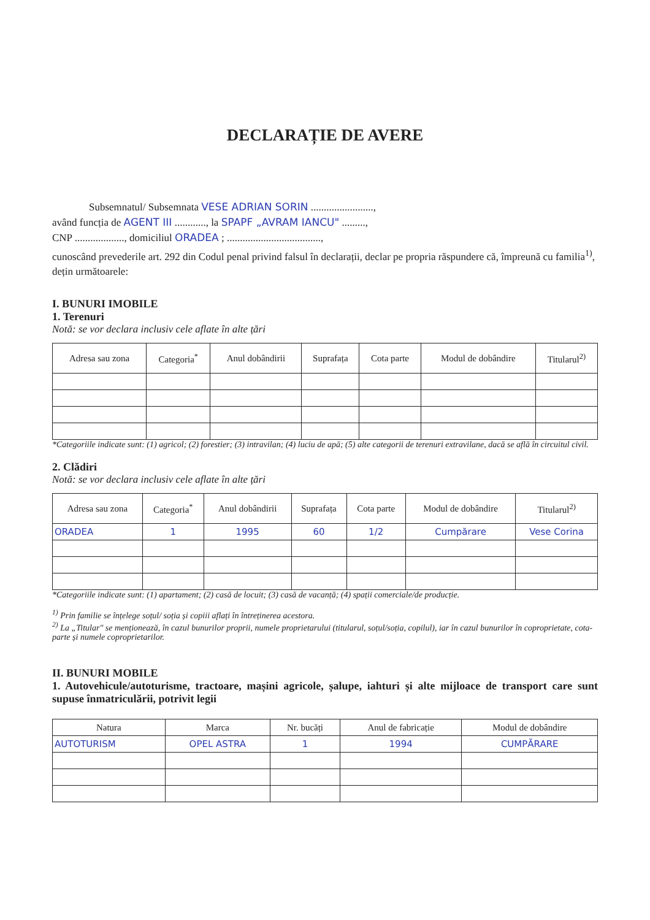DECLARAȚIE DE AVERE
Subsemnatul/ Subsemnata VESE ADRIAN SORIN ........................,
având funcția de AGENT III ............, la SPAPF „AVRAM IANCU" .........,
CNP ..................., domiciliul ORADEA ; ....................................,
cunoscând prevederile art. 292 din Codul penal privind falsul în declarații, declar pe propria răspundere că, împreună cu familia<sup>1)</sup>, dețin următoarele:
I. BUNURI IMOBILE
1. Terenuri
Notă: se vor declara inclusiv cele aflate în alte țări
| Adresa sau zona | Categoria<sup>*</sup> | Anul dobândirii | Suprafața | Cota parte | Modul de dobândire | Titularul<sup>2)</sup> |
| --- | --- | --- | --- | --- | --- | --- |
*Categoriile indicate sunt: (1) agricol; (2) forestier; (3) intravilan; (4) luciu de apă; (5) alte categorii de terenuri extravilane, dacă se află în circuitul civil.
2. Clădiri
Notă: se vor declara inclusiv cele aflate în alte țări
| Adresa sau zona | Categoria<sup>*</sup> | Anul dobândirii | Suprafața | Cota parte | Modul de dobândire | Titularul<sup>2)</sup> |
| --- | --- | --- | --- | --- | --- | --- |
| ORADEA | 1 | 1995 | 60 | 1/2 | Cumpărare | Vese Corina |
*Categoriile indicate sunt: (1) apartament; (2) casă de locuit; (3) casă de vacanță; (4) spații comerciale/de producție.
<sup>1)</sup> Prin familie se înțelege soțul/ soția și copiii aflați în întreținerea acestora.
<sup>2)</sup> La „Titular" se menționează, în cazul bunurilor proprii, numele proprietarului (titularul, soțul/soția, copilul), iar în cazul bunurilor în coproprietate, cota-parte și numele coproprietarilor.
II. BUNURI MOBILE
1. Autovehicule/autoturisme, tractoare, mașini agricole, șalupe, iahturi și alte mijloace de transport care sunt supuse înmatriculării, potrivit legii
| Natura | Marca | Nr. bucăți | Anul de fabricație | Modul de dobândire |
| AUTOTURISM | OPEL ASTRA | 1 | 1994 | CUMPĂRARE |